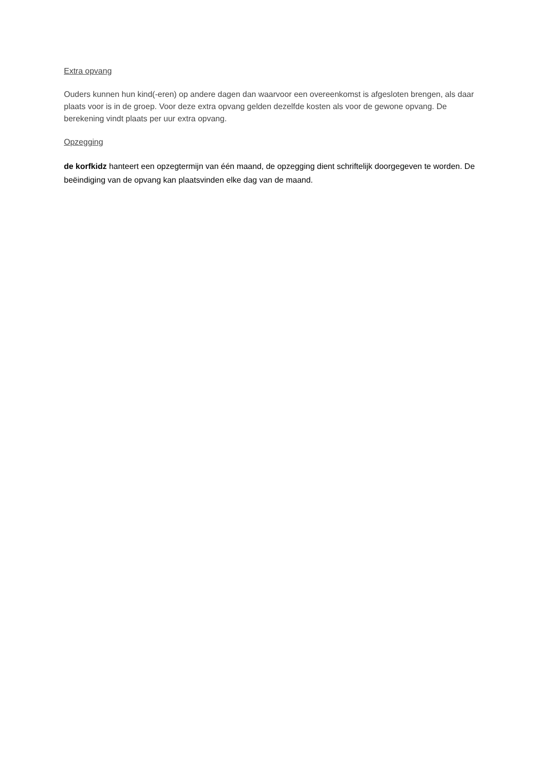Extra opvang
Ouders kunnen hun kind(-eren) op andere dagen dan waarvoor een overeenkomst is afgesloten brengen, als daar plaats voor is in de groep. Voor deze extra opvang gelden dezelfde kosten als voor de gewone opvang. De berekening vindt plaats per uur extra opvang.
Opzegging
de korfkidz hanteert een opzegtermijn van één maand, de opzegging dient schriftelijk doorgegeven te worden. De beëindiging van de opvang kan plaatsvinden elke dag van de maand.